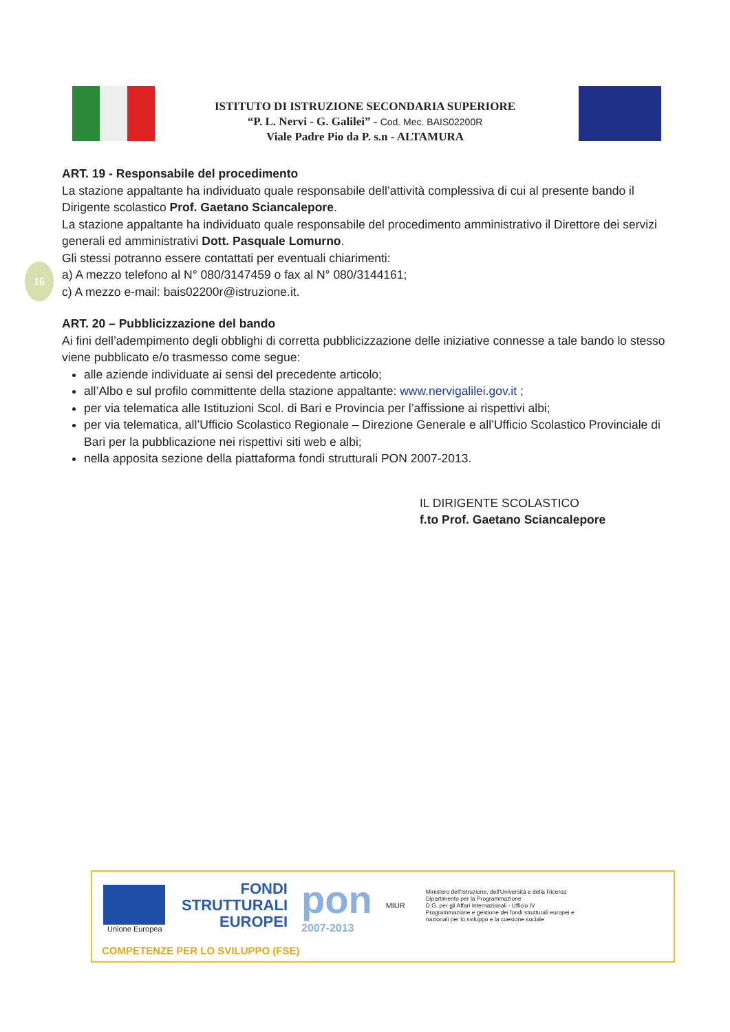ISTITUTO DI ISTRUZIONE SECONDARIA SUPERIORE
“P. L. Nervi - G. Galilei” - Cod. Mec. BAIS02200R
Viale Padre Pio da P. s.n - ALTAMURA
16
ART. 19 - Responsabile del procedimento
La stazione appaltante ha individuato quale responsabile dell’attività complessiva di cui al presente bando il Dirigente scolastico Prof. Gaetano Sciancalepore.
La stazione appaltante ha individuato quale responsabile del procedimento amministrativo il Direttore dei servizi generali ed amministrativi Dott. Pasquale Lomurno.
Gli stessi potranno essere contattati per eventuali chiarimenti:
a) A mezzo telefono al N° 080/3147459 o fax al N° 080/3144161;
c) A mezzo e-mail: bais02200r@istruzione.it.
ART. 20 – Pubblicizzazione del bando
Ai fini dell’adempimento degli obblighi di corretta pubblicizzazione delle iniziative connesse a tale bando lo stesso viene pubblicato e/o trasmesso come segue:
alle aziende individuate ai sensi del precedente articolo;
all’Albo e sul profilo committente della stazione appaltante: www.nervigalilei.gov.it ;
per via telematica alle Istituzioni Scol. di Bari e Provincia per l’affissione ai rispettivi albi;
per via telematica, all’Ufficio Scolastico Regionale – Direzione Generale e all’Ufficio Scolastico Provinciale di Bari per la pubblicazione nei rispettivi siti web e albi;
nella apposita sezione della piattaforma fondi strutturali PON 2007-2013.
IL DIRIGENTE SCOLASTICO
f.to Prof. Gaetano Sciancalepore
Unione Europea
FONDI
STRUTTURALI
EUROPEI
pon
2007-2013
MIUR
Ministero dell'Istruzione, dell'Università e della Ricerca
Dipartimento per la Programmazione
D.G. per gli Affari Internazionali - Ufficio IV
Programmazione e gestione dei fondi strutturali europei e nazionali per lo sviluppo e la coesione sociale
COMPETENZE PER LO SVILUPPO (FSE)